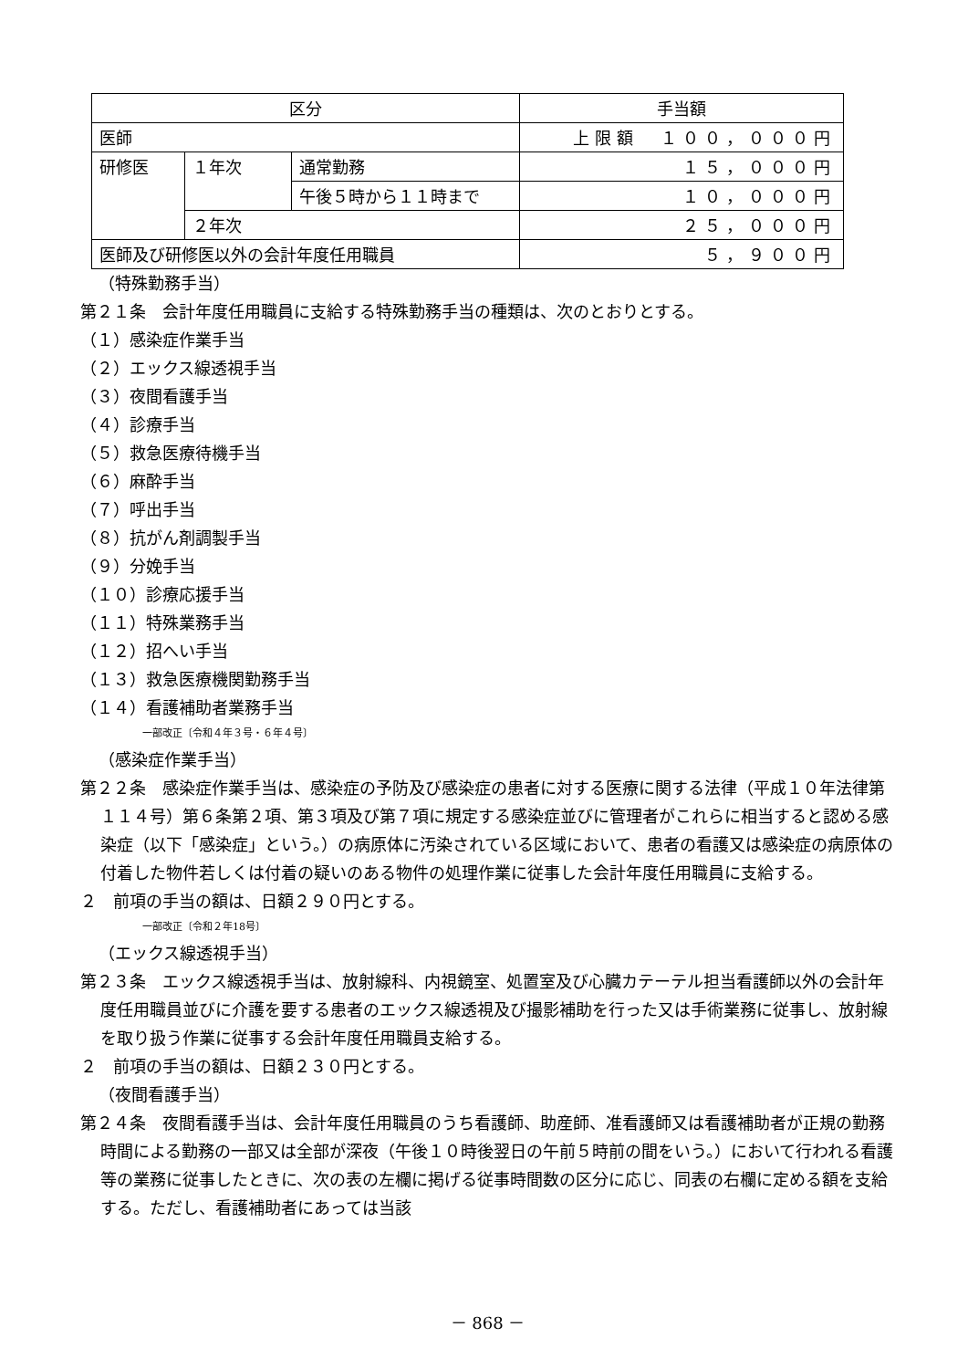| 区分 | | | 手当額 |
| --- | --- | --- | --- |
| 医師 | | | 上限額 １００，０００円 |
| 研修医 | １年次 | 通常勤務 | １５，０００円 |
| | | 午後５時から１１時まで | １０，０００円 |
| | ２年次 | | ２５，０００円 |
| 医師及び研修医以外の会計年度任用職員 | | | ５，９００円 |
（特殊勤務手当）
第２１条　会計年度任用職員に支給する特殊勤務手当の種類は、次のとおりとする。
（１）感染症作業手当
（２）エックス線透視手当
（３）夜間看護手当
（４）診療手当
（５）救急医療待機手当
（６）麻酔手当
（７）呼出手当
（８）抗がん剤調製手当
（９）分娩手当
（１０）診療応援手当
（１１）特殊業務手当
（１２）招へい手当
（１３）救急医療機関勤務手当
（１４）看護補助者業務手当
一部改正〔令和４年３号・６年４号〕
（感染症作業手当）
第２２条　感染症作業手当は、感染症の予防及び感染症の患者に対する医療に関する法律（平成１０年法律第１１４号）第６条第２項、第３項及び第７項に規定する感染症並びに管理者がこれらに相当すると認める感染症（以下「感染症」という。）の病原体に汚染されている区域において、患者の看護又は感染症の病原体の付着した物件若しくは付着の疑いのある物件の処理作業に従事した会計年度任用職員に支給する。
２　前項の手当の額は、日額２９０円とする。
一部改正〔令和２年18号〕
（エックス線透視手当）
第２３条　エックス線透視手当は、放射線科、内視鏡室、処置室及び心臓カテーテル担当看護師以外の会計年度任用職員並びに介護を要する患者のエックス線透視及び撮影補助を行った又は手術業務に従事し、放射線を取り扱う作業に従事する会計年度任用職員支給する。
２　前項の手当の額は、日額２３０円とする。
（夜間看護手当）
第２４条　夜間看護手当は、会計年度任用職員のうち看護師、助産師、准看護師又は看護補助者が正規の勤務時間による勤務の一部又は全部が深夜（午後１０時後翌日の午前５時前の間をいう。）において行われる看護等の業務に従事したときに、次の表の左欄に掲げる従事時間数の区分に応じ、同表の右欄に定める額を支給する。ただし、看護補助者にあっては当該
－ 868 －